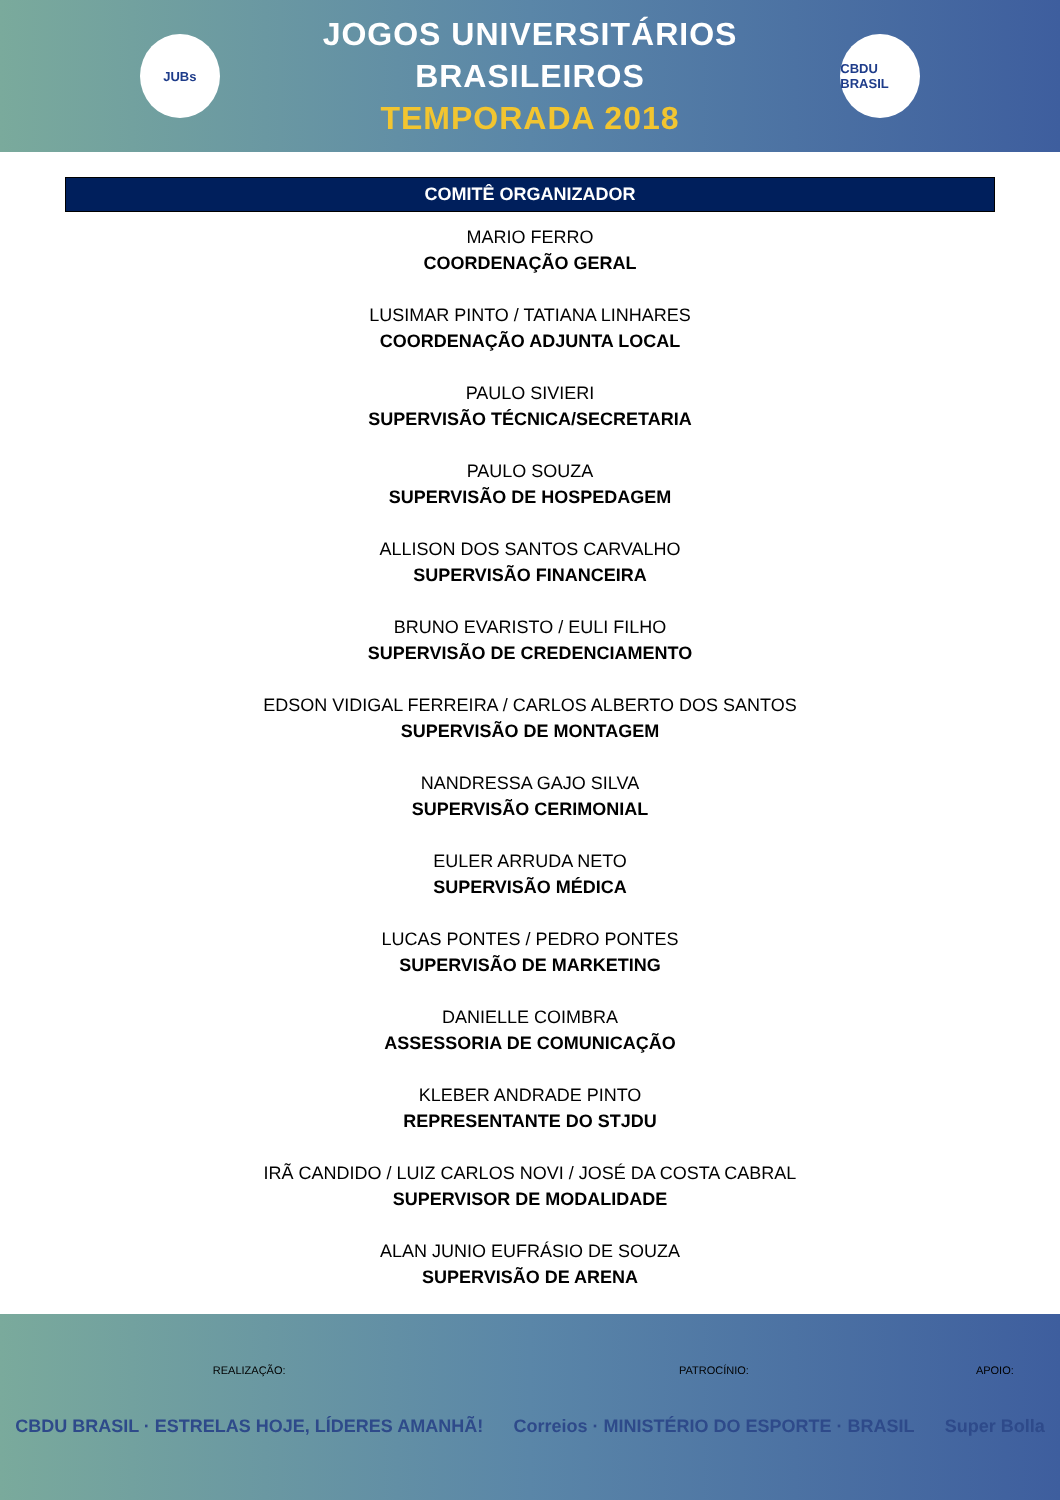JUBs
JOGOS UNIVERSITÁRIOS BRASILEIROS
TEMPORADA 2018
CBDU BRASIL
COMITÊ ORGANIZADOR
MARIO FERRO
COORDENAÇÃO GERAL
LUSIMAR PINTO / TATIANA LINHARES
COORDENAÇÃO ADJUNTA LOCAL
PAULO SIVIERI
SUPERVISÃO TÉCNICA/SECRETARIA
PAULO SOUZA
SUPERVISÃO DE HOSPEDAGEM
ALLISON DOS SANTOS CARVALHO
SUPERVISÃO FINANCEIRA
BRUNO EVARISTO / EULI FILHO
SUPERVISÃO DE CREDENCIAMENTO
EDSON VIDIGAL FERREIRA / CARLOS ALBERTO DOS SANTOS
SUPERVISÃO DE MONTAGEM
NANDRESSA GAJO SILVA
SUPERVISÃO CERIMONIAL
EULER ARRUDA NETO
SUPERVISÃO MÉDICA
LUCAS PONTES / PEDRO PONTES
SUPERVISÃO DE MARKETING
DANIELLE COIMBRA
ASSESSORIA DE COMUNICAÇÃO
KLEBER ANDRADE PINTO
REPRESENTANTE DO STJDU
IRÃ CANDIDO / LUIZ CARLOS NOVI / JOSÉ DA COSTA CABRAL
SUPERVISOR DE MODALIDADE
ALAN JUNIO EUFRÁSIO DE SOUZA
SUPERVISÃO DE ARENA
REALIZAÇÃO:
CBDU BRASIL · ESTRELAS HOJE, LÍDERES AMANHÃ!
PATROCÍNIO:
Correios · MINISTÉRIO DO ESPORTE · BRASIL
APOIO:
Super Bolla